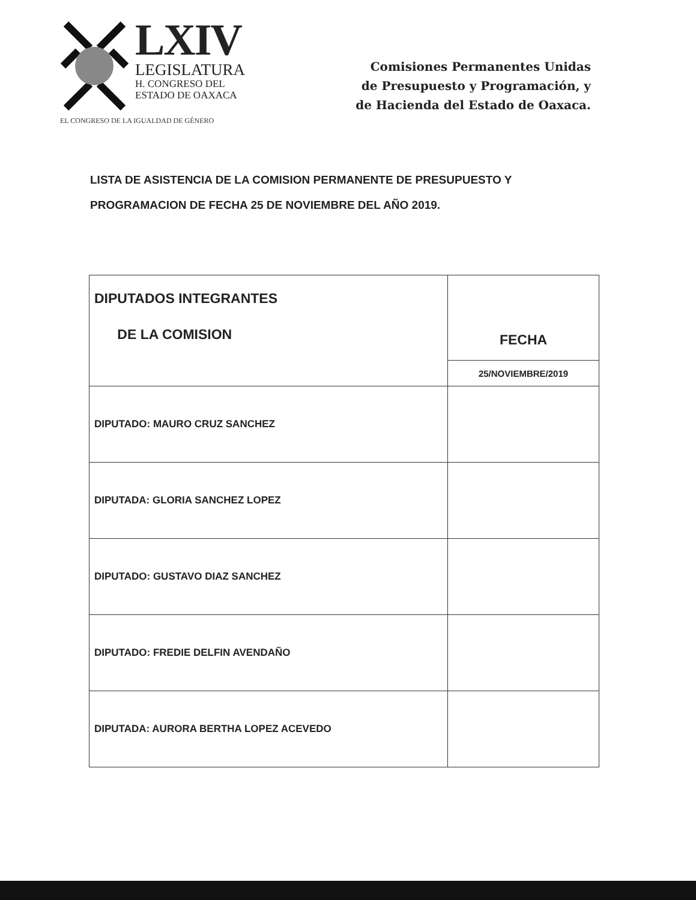LXIV
LEGISLATURA
H. CONGRESO DEL
ESTADO DE OAXACA
EL CONGRESO DE LA IGUALDAD DE GÉNERO
Comisiones Permanentes Unidas
de Presupuesto y Programación, y
de Hacienda del Estado de Oaxaca.
LISTA DE ASISTENCIA DE LA COMISION PERMANENTE DE PRESUPUESTO Y PROGRAMACION DE FECHA 25 DE NOVIEMBRE DEL AÑO 2019.
| DIPUTADOS INTEGRANTES DE LA COMISION | FECHA |
| --- | --- |
| | 25/NOVIEMBRE/2019 |
| DIPUTADO: MAURO CRUZ SANCHEZ | |
| DIPUTADA: GLORIA SANCHEZ LOPEZ | |
| DIPUTADO: GUSTAVO DIAZ SANCHEZ | |
| DIPUTADO: FREDIE DELFIN AVENDAÑO | |
| DIPUTADA: AURORA BERTHA LOPEZ ACEVEDO | |